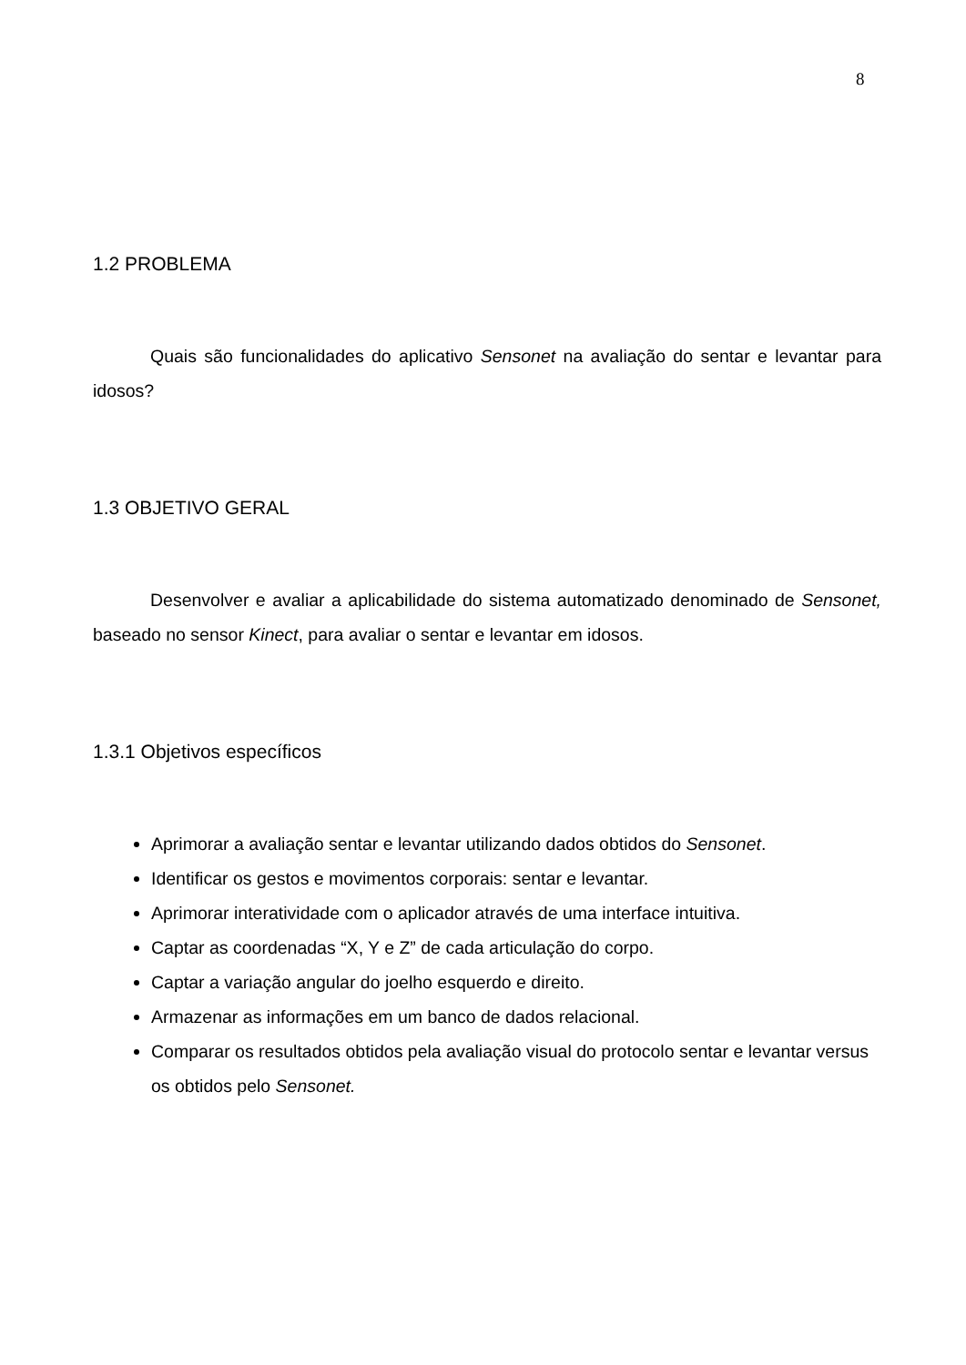8
1.2 PROBLEMA
Quais são funcionalidades do aplicativo Sensonet na avaliação do sentar e levantar para idosos?
1.3 OBJETIVO GERAL
Desenvolver e avaliar a aplicabilidade do sistema automatizado denominado de Sensonet, baseado no sensor Kinect, para avaliar o sentar e levantar em idosos.
1.3.1 Objetivos específicos
Aprimorar a avaliação sentar e levantar utilizando dados obtidos do Sensonet.
Identificar os gestos e movimentos corporais: sentar e levantar.
Aprimorar interatividade com o aplicador através de uma interface intuitiva.
Captar as coordenadas “X, Y e Z” de cada articulação do corpo.
Captar a variação angular do joelho esquerdo e direito.
Armazenar as informações em um banco de dados relacional.
Comparar os resultados obtidos pela avaliação visual do protocolo sentar e levantar versus os obtidos pelo Sensonet.